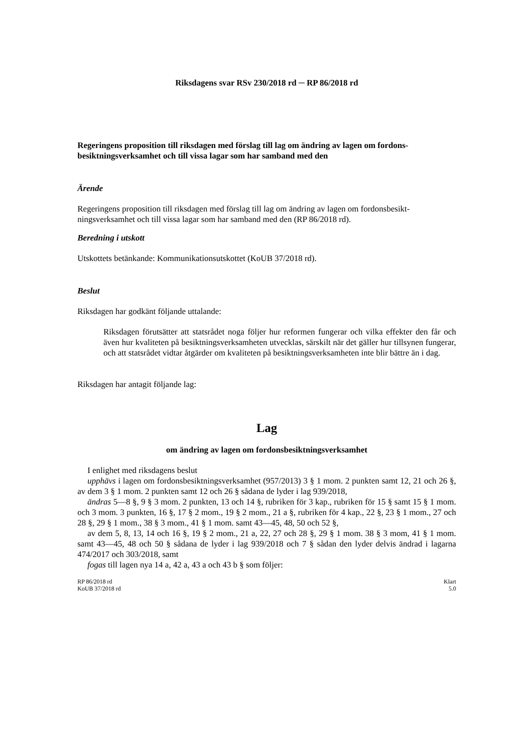Riksdagens svar RSv 230/2018 rd ─ RP 86/2018 rd
Regeringens proposition till riksdagen med förslag till lag om ändring av lagen om fordons­besiktningsverksamhet och till vissa lagar som har samband med den
Ärende
Regeringens proposition till riksdagen med förslag till lag om ändring av lagen om fordonsbesikt­ningsverksamhet och till vissa lagar som har samband med den (RP 86/2018 rd).
Beredning i utskott
Utskottets betänkande: Kommunikationsutskottet (KoUB 37/2018 rd).
Beslut
Riksdagen har godkänt följande uttalande:
Riksdagen förutsätter att statsrådet noga följer hur reformen fungerar och vilka effekter den får och även hur kvaliteten på besiktningsverksamheten utvecklas, särskilt när det gäller hur tillsynen fungerar, och att statsrådet vidtar åtgärder om kvaliteten på besiktningsverk­samheten inte blir bättre än i dag.
Riksdagen har antagit följande lag:
Lag
om ändring av lagen om fordonsbesiktningsverksamhet
I enlighet med riksdagens beslut
upphävs i lagen om fordonsbesiktningsverksamhet (957/2013) 3 § 1 mom. 2 punkten samt 12, 21 och 26 §, av dem 3 § 1 mom. 2 punkten samt 12 och 26 § sådana de lyder i lag 939/2018,
ändras 5—8 §, 9 § 3 mom. 2 punkten, 13 och 14 §, rubriken för 3 kap., rubriken för 15 § samt 15 § 1 mom. och 3 mom. 3 punkten, 16 §, 17 § 2 mom., 19 § 2 mom., 21 a §, rubriken för 4 kap., 22 §, 23 § 1 mom., 27 och 28 §, 29 § 1 mom., 38 § 3 mom., 41 § 1 mom. samt 43—45, 48, 50 och 52 §,
av dem 5, 8, 13, 14 och 16 §, 19 § 2 mom., 21 a, 22, 27 och 28 §, 29 § 1 mom. 38 § 3 mom, 41 § 1 mom. samt 43—45, 48 och 50 § sådana de lyder i lag 939/2018 och 7 § sådan den lyder delvis ändrad i lagarna 474/2017 och 303/2018, samt
fogas till lagen nya 14 a, 42 a, 43 a och 43 b § som följer:
RP 86/2018 rd
KoUB 37/2018 rd
Klart
5.0